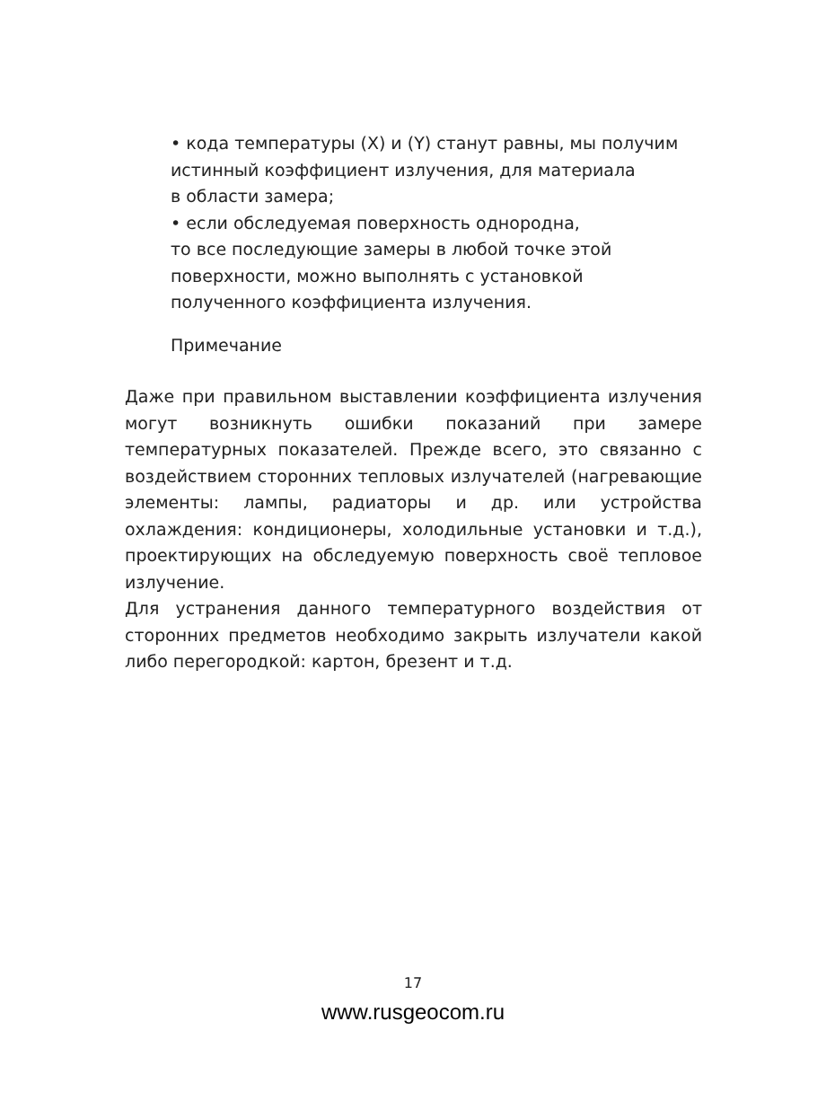• кода температуры (X) и (Y) станут равны, мы получим
истинный коэффициент излучения, для материала
в области замера;
• если обследуемая поверхность однородна,
то все последующие замеры в любой точке этой
поверхности, можно выполнять с установкой
полученного коэффициента излучения.
Примечание
Даже при правильном выставлении коэффициента излучения могут возникнуть ошибки показаний при замере температурных показателей. Прежде всего, это связанно с воздействием сторонних тепловых излучателей (нагревающие элементы: лампы, радиаторы и др. или устройства охлаждения: кондиционеры, холодильные установки и т.д.), проектирующих на обследуемую поверхность своё тепловое излучение.
Для устранения данного температурного воздействия от сторонних предметов необходимо закрыть излучатели какой либо перегородкой: картон, брезент и т.д.
17
www.rusgeocom.ru